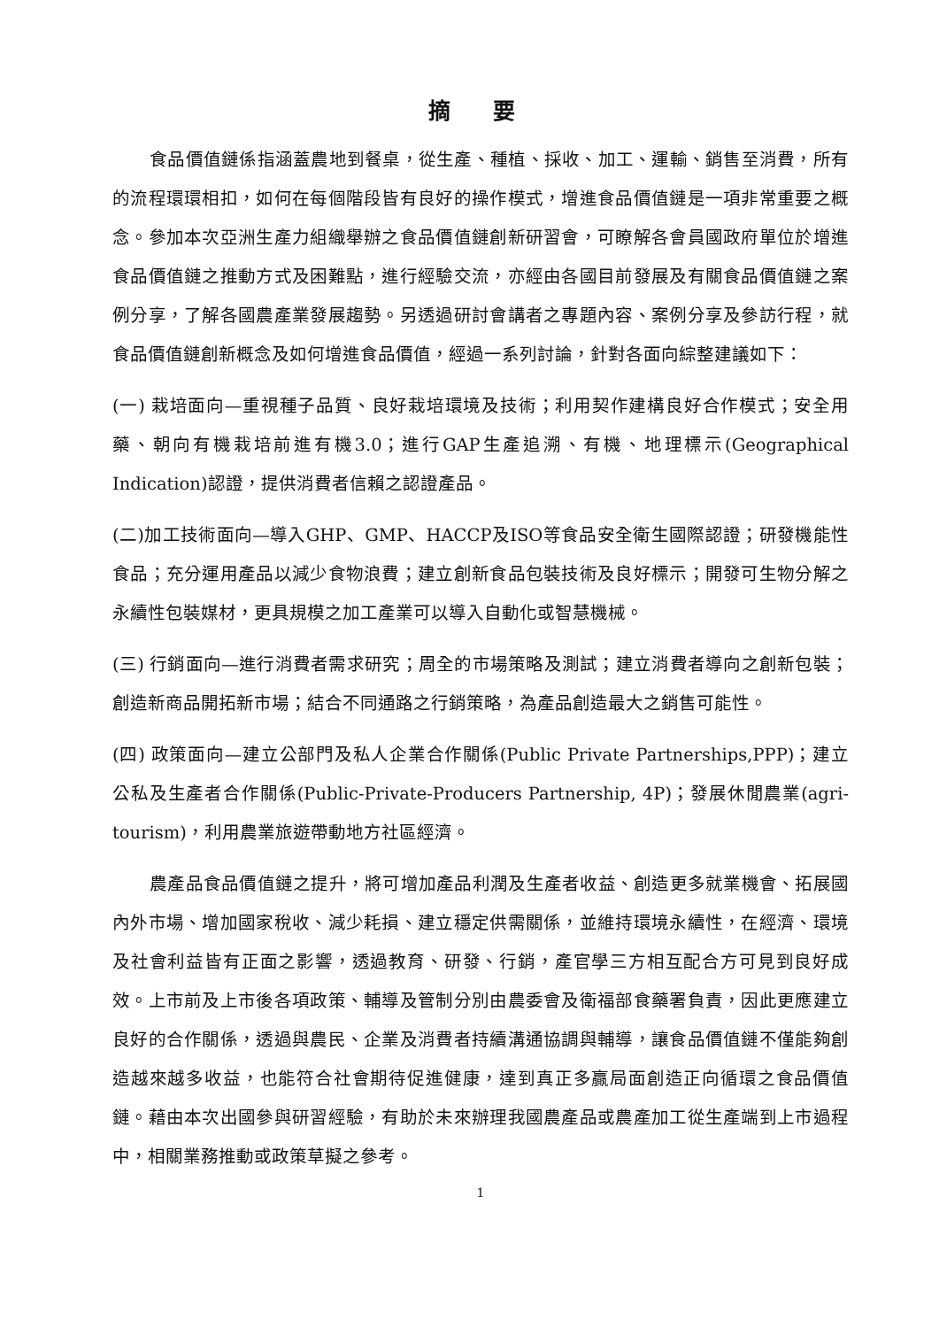摘 要
食品價值鏈係指涵蓋農地到餐桌，從生產、種植、採收、加工、運輸、銷售至消費，所有的流程環環相扣，如何在每個階段皆有良好的操作模式，增進食品價值鏈是一項非常重要之概念。參加本次亞洲生產力組織舉辦之食品價值鏈創新研習會，可瞭解各會員國政府單位於增進食品價值鏈之推動方式及困難點，進行經驗交流，亦經由各國目前發展及有關食品價值鏈之案例分享，了解各國農產業發展趨勢。另透過研討會講者之專題內容、案例分享及參訪行程，就食品價值鏈創新概念及如何增進食品價值，經過一系列討論，針對各面向綜整建議如下：
(一) 栽培面向—重視種子品質、良好栽培環境及技術；利用契作建構良好合作模式；安全用藥、朝向有機栽培前進有機3.0；進行GAP生產追溯、有機、地理標示(Geographical Indication)認證，提供消費者信賴之認證產品。
(二)加工技術面向—導入GHP、GMP、HACCP及ISO等食品安全衛生國際認證；研發機能性食品；充分運用產品以減少食物浪費；建立創新食品包裝技術及良好標示；開發可生物分解之永續性包裝媒材，更具規模之加工產業可以導入自動化或智慧機械。
(三) 行銷面向—進行消費者需求研究；周全的市場策略及測試；建立消費者導向之創新包裝；創造新商品開拓新市場；結合不同通路之行銷策略，為產品創造最大之銷售可能性。
(四) 政策面向—建立公部門及私人企業合作關係(Public Private Partnerships,PPP)；建立公私及生產者合作關係(Public-Private-Producers Partnership, 4P)；發展休閒農業(agri-tourism)，利用農業旅遊帶動地方社區經濟。
農產品食品價值鏈之提升，將可增加產品利潤及生產者收益、創造更多就業機會、拓展國內外市場、增加國家稅收、減少耗損、建立穩定供需關係，並維持環境永續性，在經濟、環境及社會利益皆有正面之影響，透過教育、研發、行銷，產官學三方相互配合方可見到良好成效。上市前及上市後各項政策、輔導及管制分別由農委會及衛福部食藥署負責，因此更應建立良好的合作關係，透過與農民、企業及消費者持續溝通協調與輔導，讓食品價值鏈不僅能夠創造越來越多收益，也能符合社會期待促進健康，達到真正多贏局面創造正向循環之食品價值鏈。藉由本次出國參與研習經驗，有助於未來辦理我國農產品或農產加工從生產端到上市過程中，相關業務推動或政策草擬之參考。
1